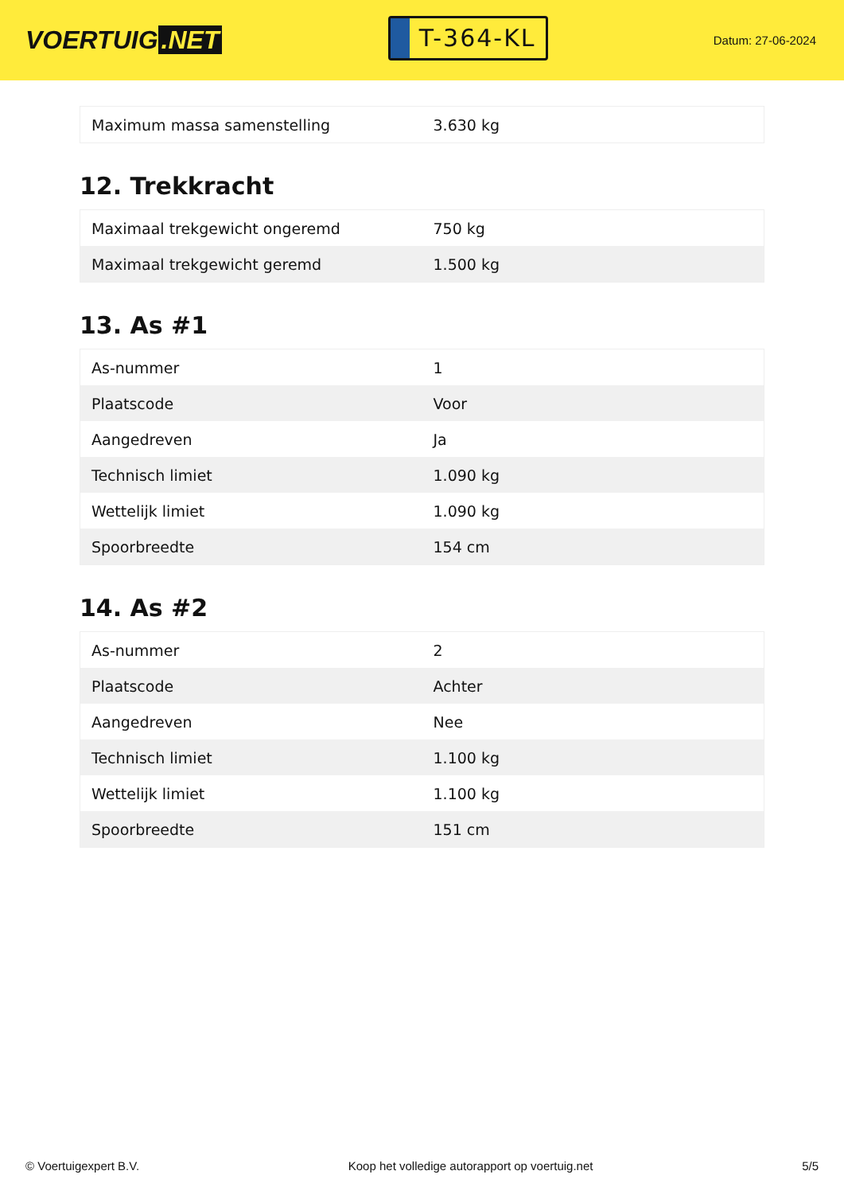VOERTUIG.NET
T-364-KL
Datum: 27-06-2024
| Maximum massa samenstelling | 3.630 kg |
12. Trekkracht
| Maximaal trekgewicht ongeremd | 750 kg |
| Maximaal trekgewicht geremd | 1.500 kg |
13. As #1
| As-nummer | 1 |
| Plaatscode | Voor |
| Aangedreven | Ja |
| Technisch limiet | 1.090 kg |
| Wettelijk limiet | 1.090 kg |
| Spoorbreedte | 154 cm |
14. As #2
| As-nummer | 2 |
| Plaatscode | Achter |
| Aangedreven | Nee |
| Technisch limiet | 1.100 kg |
| Wettelijk limiet | 1.100 kg |
| Spoorbreedte | 151 cm |
© Voertuigexpert B.V. Koop het volledige autorapport op voertuig.net 5/5